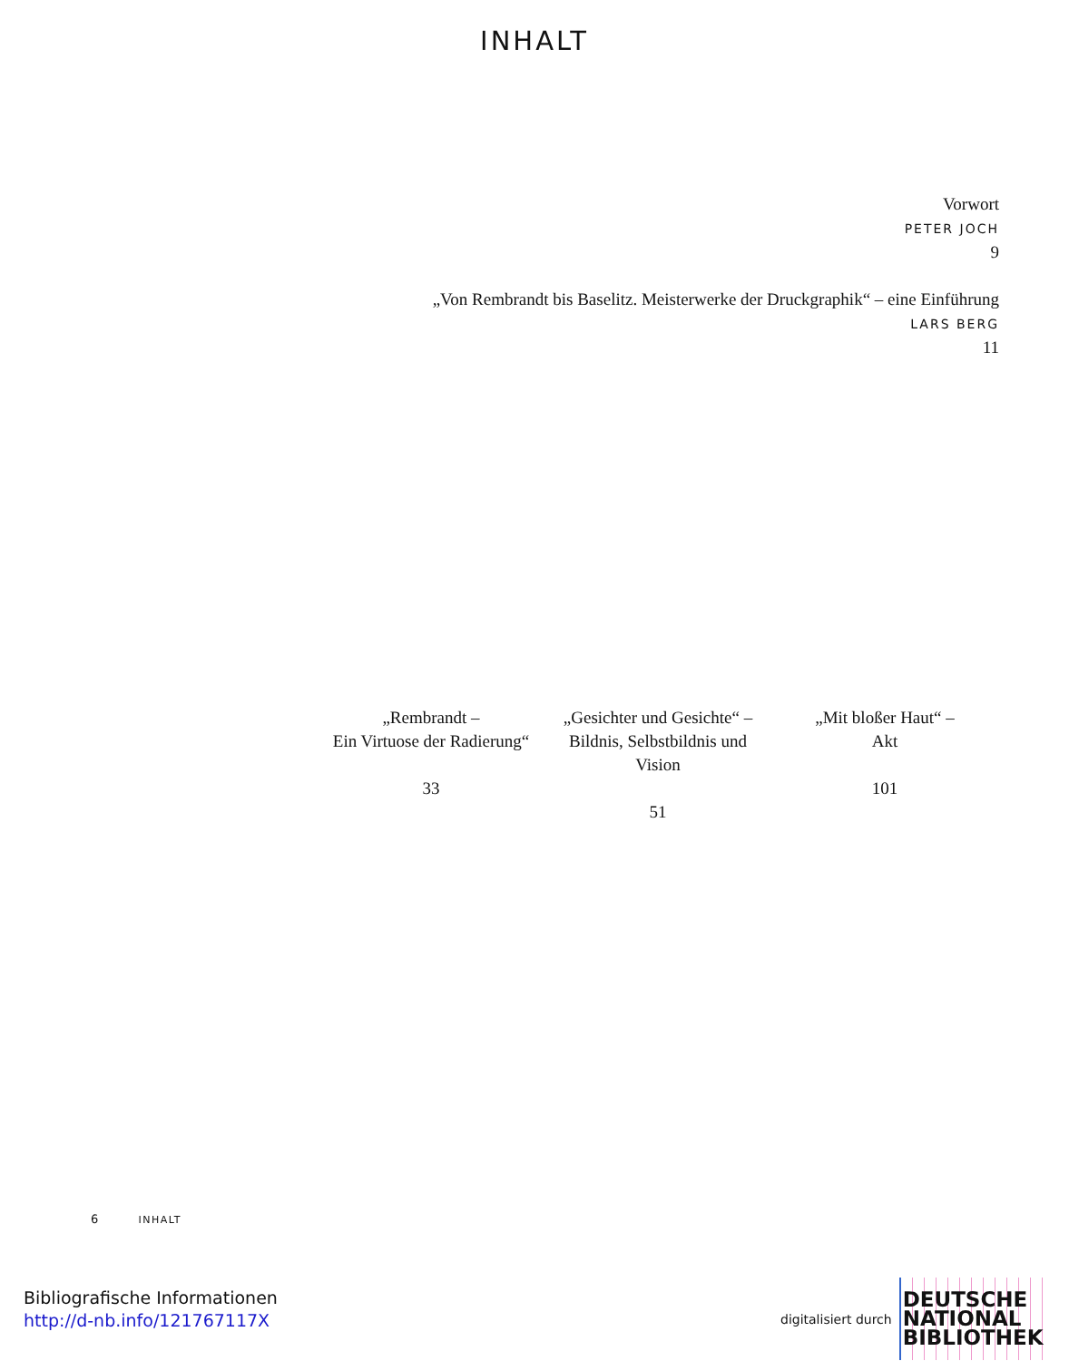INHALT
Vorwort
PETER JOCH
9
„Von Rembrandt bis Baselitz. Meisterwerke der Druckgraphik“ – eine Einführung
LARS BERG
11
„Rembrandt –
Ein Virtuose der Radierung“
33
„Gesichter und Gesichte“ –
Bildnis, Selbstbildnis und
Vision
51
„Mit bloßer Haut“ –
Akt
101
6 INHALT
Bibliografische Informationen
http://d-nb.info/121767117X
digitalisiert durch DEUTSCHE
NATIONAL
BIBLIOTHEK